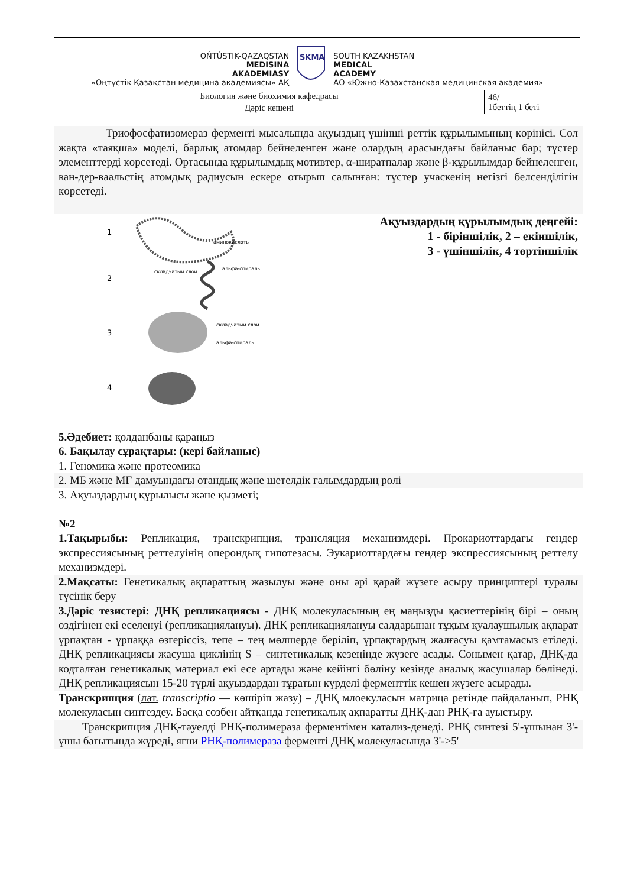| OŃTÚSTIK-QAZAQSTAN MEDISINA AKADEMIASY «Оңтүстік Қазақстан медицина академиясы» АҚ SKMA SOUTH KAZAKHSTAN MEDICAL ACADEMY АО «Южно-Казахстанская медицинская академия» | |
| Биология және биохимия кафедрасы | 46/ 1беттің 1 беті |
| Дәріс кешені | |
Триофосфатизомераз ферменті мысалында ақуыздың үшінші реттік құрылымының көрінісі. Сол жақта «таяқша» моделі, барлық атомдар бейнеленген және олардың арасындағы байланыс бар; түстер элементтерді көрсетеді. Ортасында құрылымдық мотивтер, α-ширатпалар және β-құрылымдар бейнеленген, ван-дер-ваальстің атомдық радиусын ескере отырып салынған: түстер учаскенің негізгі белсенділігін көрсетеді.
1
аминокислоты
2
складчатый слой
альфа-спираль
3
складчатый слой
альфа-спираль
4
Ақуыздардың құрылымдық деңгейі:
1 - біріншілік, 2 – екіншілік,
3 - үшіншілік, 4 төртіншілік
5.Әдебиет: қолданбаны қараңыз
6. Бақылау сұрақтары: (кері байланыс)
1. Геномика және протеомика
2. МБ және МГ дамуындағы отандық және шетелдік ғалымдардың рөлі
3. Ақуыздардың құрылысы және қызметі;
№2
1.Тақырыбы: Репликация, транскрипция, трансляция механизмдері. Прокариоттардағы гендер экспрессиясының реттелуінің оперондық гипотезасы. Эукариоттардағы гендер экспрессиясының реттелу механизмдері.
2.Мақсаты: Генетикалық ақпараттың жазылуы және оны әрі қарай жүзеге асыру принциптері туралы түсінік беру
3.Дәріс тезистері: ДНҚ репликациясы - ДНҚ молекуласының ең маңызды қасиеттерінің бірі – оның өздігінен екі еселенуі (репликациялануы). ДНҚ репликациялануы салдарынан тұқым қуалаушылық ақпарат ұрпақтан - ұрпаққа өзгеріссіз, тепе – тең мөлшерде беріліп, ұрпақтардың жалғасуы қамтамасыз етіледі. ДНҚ репликациясы жасуша циклінің S – синтетикалық кезеңінде жүзеге асады. Сонымен қатар, ДНҚ-да кодталған генетикалық материал екі есе артады және кейінгі бөліну кезінде аналық жасушалар бөлінеді. ДНҚ репликациясын 15-20 түрлі ақуыздардан тұратын күрделі ферменттік кешен жүзеге асырады.
Транскрипция (лат. transcriptio — көшіріп жазу) – ДНҚ млоекуласын матрица ретінде пайдаланып, РНҚ молекуласын синтездеу. Басқа сөзбен айтқанда генетикалық ақпаратты ДНҚ-дан РНҚ-ға ауыстыру.
Транскрипция ДНҚ-тәуелді РНҚ-полимераза ферментімен катализ-денеді. РНҚ синтезі 5'-ұшынан 3'-ұшы бағытында жүреді, яғни РНҚ-полимераза ферменті ДНҚ молекуласында 3'->5'